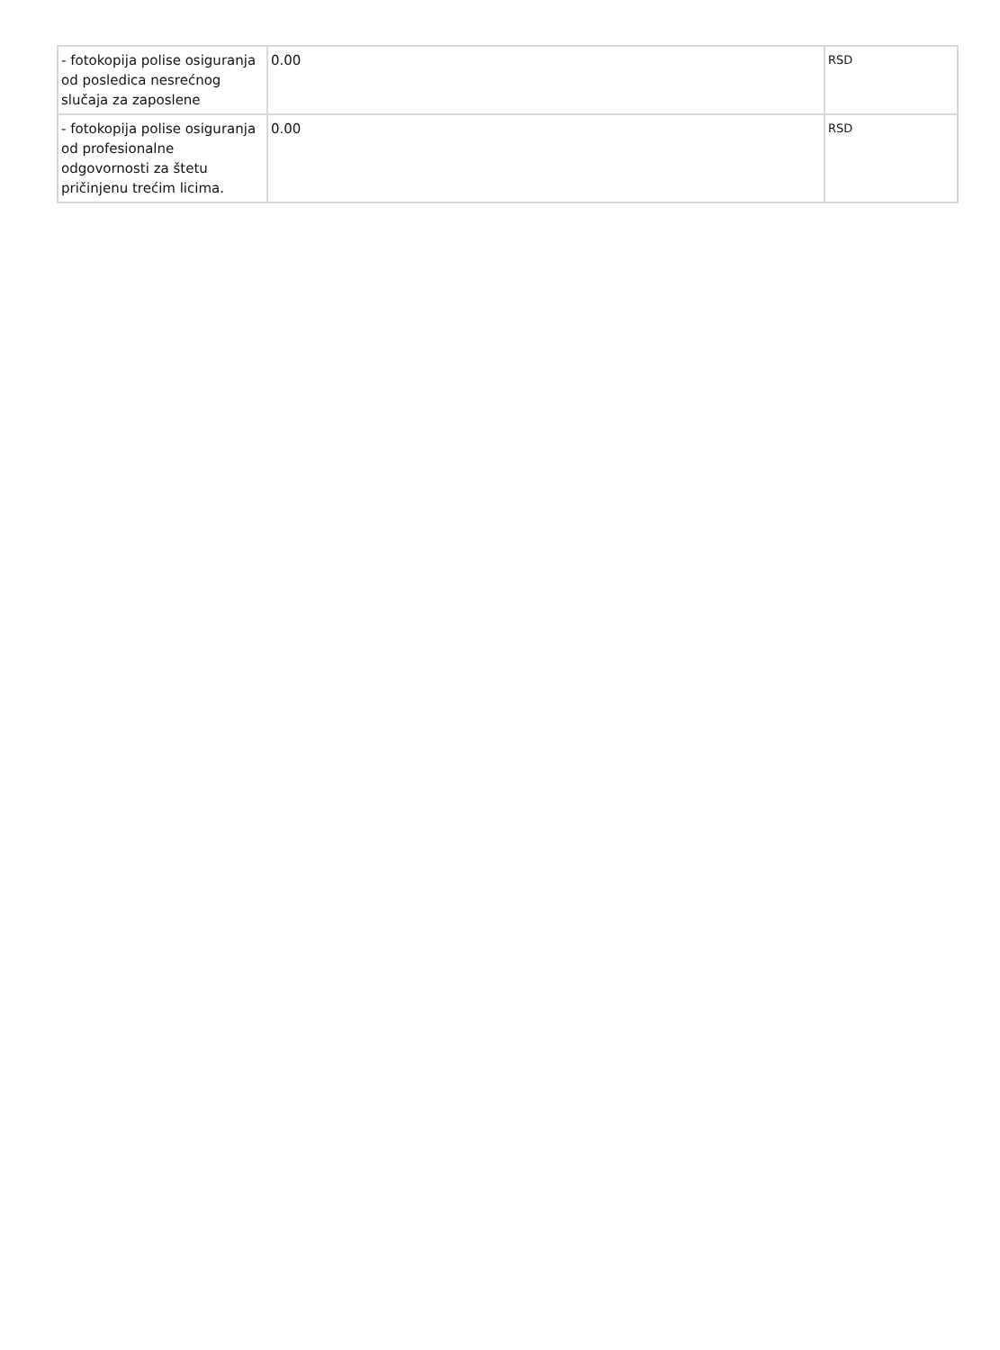| - fotokopija polise osiguranja od posledica nesrećnog slučaja za zaposlene | 0.00 | RSD |
| - fotokopija polise osiguranja od profesionalne odgovornosti za štetu pričinjenu trećim licima. | 0.00 | RSD |